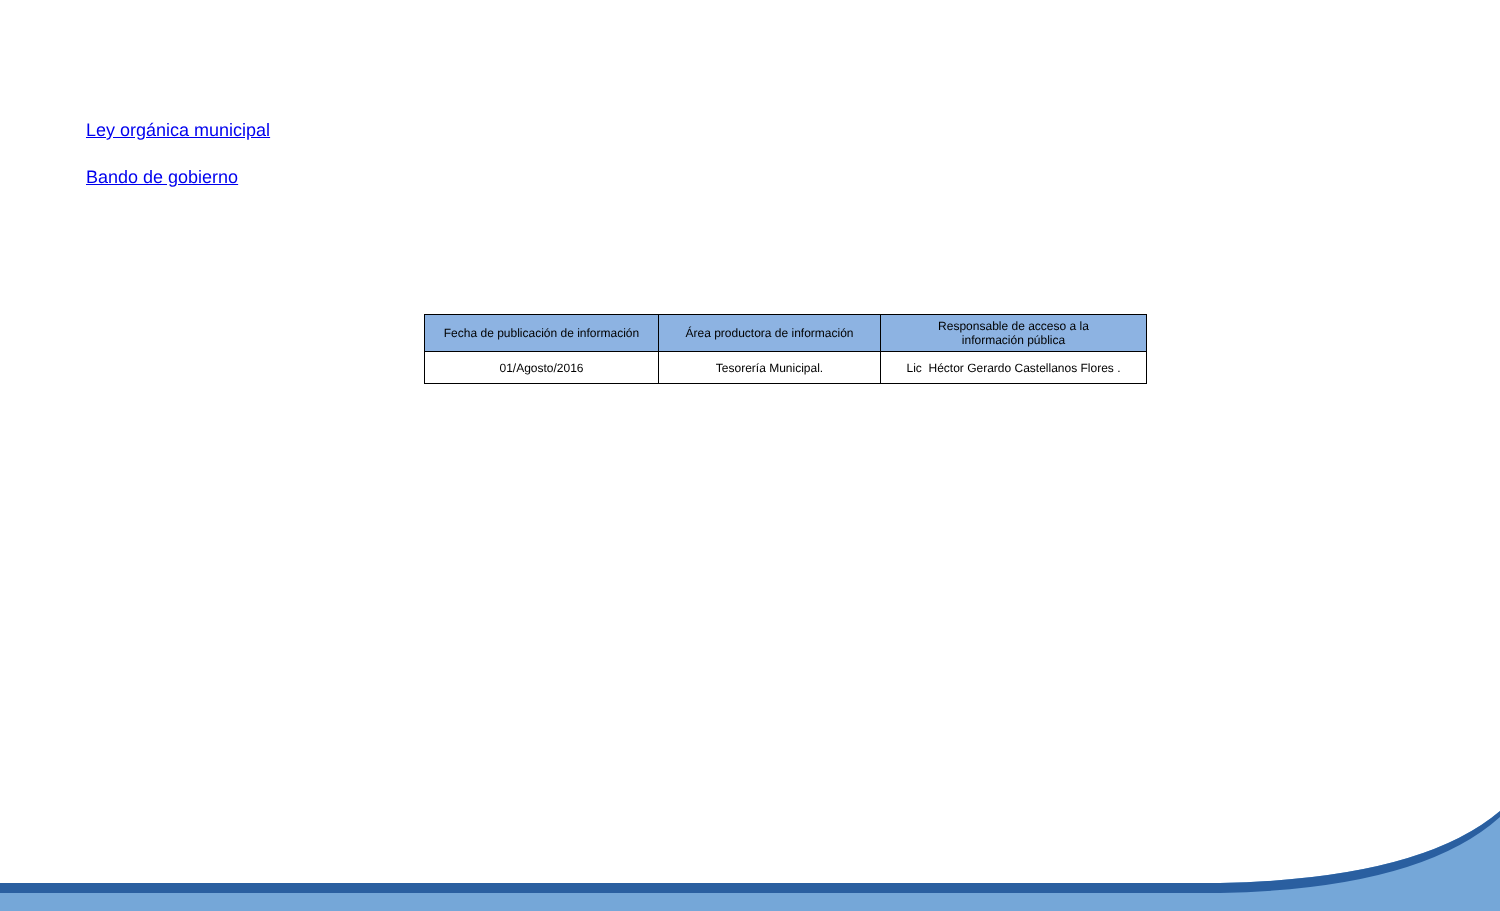Ley orgánica municipal
Bando de gobierno
| Fecha de publicación de información | Área productora de información | Responsable de acceso a la información pública |
| --- | --- | --- |
| 01/Agosto/2016 | Tesorería Municipal. | Lic Héctor Gerardo Castellanos Flores . |